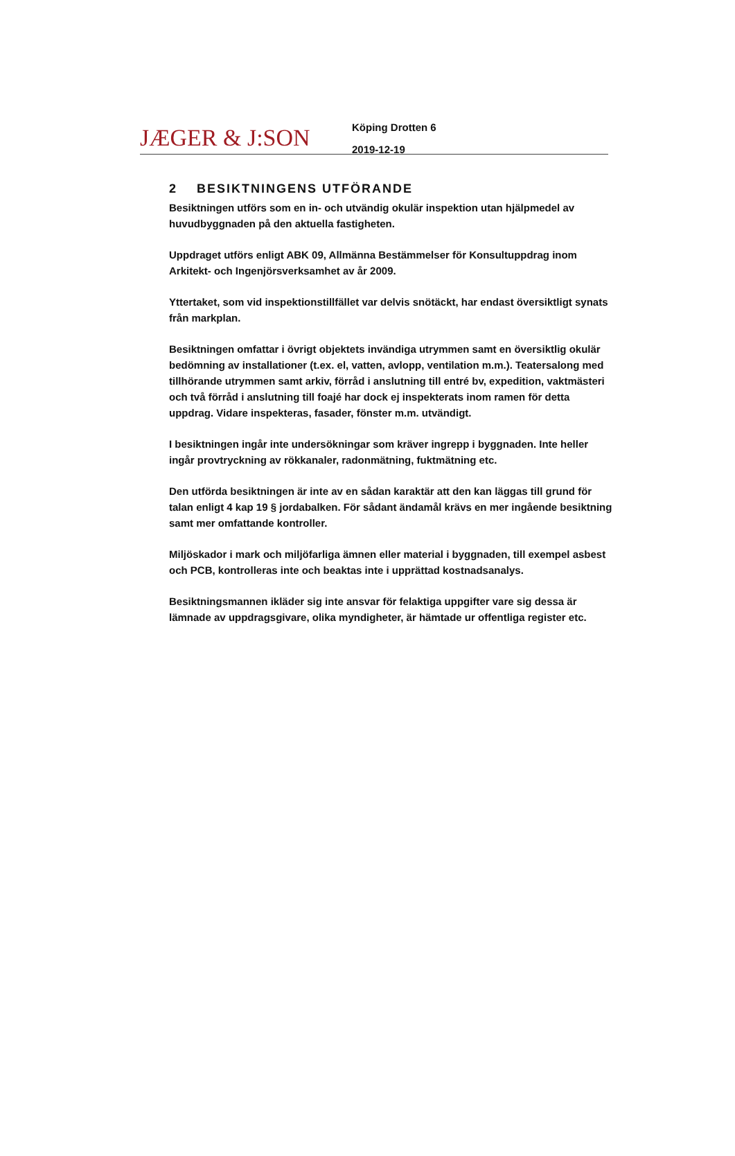JÆGER & J:SON
Köping Drotten 6
2019-12-19
2 BESIKTNINGENS UTFÖRANDE
Besiktningen utförs som en in- och utvändig okulär inspektion utan hjälpmedel av huvudbyggnaden på den aktuella fastigheten.
Uppdraget utförs enligt ABK 09, Allmänna Bestämmelser för Konsultuppdrag inom Arkitekt- och Ingenjörsverksamhet av år 2009.
Yttertaket, som vid inspektionstillfället var delvis snötäckt, har endast översiktligt synats från markplan.
Besiktningen omfattar i övrigt objektets invändiga utrymmen samt en översiktlig okulär bedömning av installationer (t.ex. el, vatten, avlopp, ventilation m.m.). Teatersalong med tillhörande utrymmen samt arkiv, förråd i anslutning till entré bv, expedition, vaktmästeri och två förråd i anslutning till foajé har dock ej inspekterats inom ramen för detta uppdrag. Vidare inspekteras, fasader, fönster m.m. utvändigt.
I besiktningen ingår inte undersökningar som kräver ingrepp i byggnaden. Inte heller ingår provtryckning av rökkanaler, radonmätning, fuktmätning etc.
Den utförda besiktningen är inte av en sådan karaktär att den kan läggas till grund för talan enligt 4 kap 19 § jordabalken. För sådant ändamål krävs en mer ingående besiktning samt mer omfattande kontroller.
Miljöskador i mark och miljöfarliga ämnen eller material i byggnaden, till exempel asbest och PCB, kontrolleras inte och beaktas inte i upprättad kostnadsanalys.
Besiktningsmannen ikläder sig inte ansvar för felaktiga uppgifter vare sig dessa är lämnade av uppdragsgivare, olika myndigheter, är hämtade ur offentliga register etc.